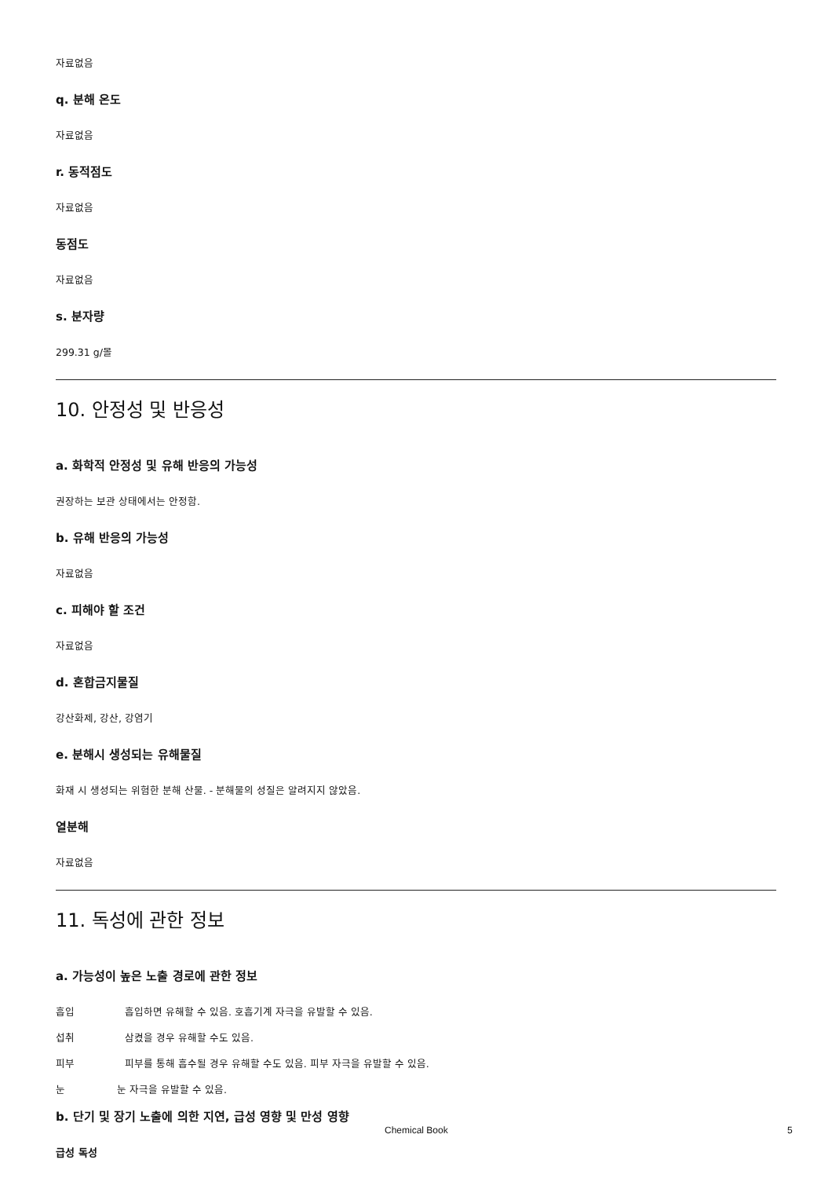자료없음
q. 분해 온도
자료없음
r. 동적점도
자료없음
동점도
자료없음
s. 분자량
299.31 g/몰
10. 안정성 및 반응성
a. 화학적 안정성 및 유해 반응의 가능성
권장하는 보관 상태에서는 안정함.
b. 유해 반응의 가능성
자료없음
c. 피해야 할 조건
자료없음
d. 혼합금지물질
강산화제, 강산, 강염기
e. 분해시 생성되는 유해물질
화재 시 생성되는 위험한 분해 산물. - 분해물의 성질은 알려지지 않았음.
열분해
자료없음
11. 독성에 관한 정보
a. 가능성이 높은 노출 경로에 관한 정보
흡입 흡입하면 유해할 수 있음. 호흡기계 자극을 유발할 수 있음.
섭취 삼켰을 경우 유해할 수도 있음.
피부 피부를 통해 흡수될 경우 유해할 수도 있음. 피부 자극을 유발할 수 있음.
눈 눈 자극을 유발할 수 있음.
b. 단기 및 장기 노출에 의한 지연, 급성 영향 및 만성 영향
급성 독성
Chemical Book 5